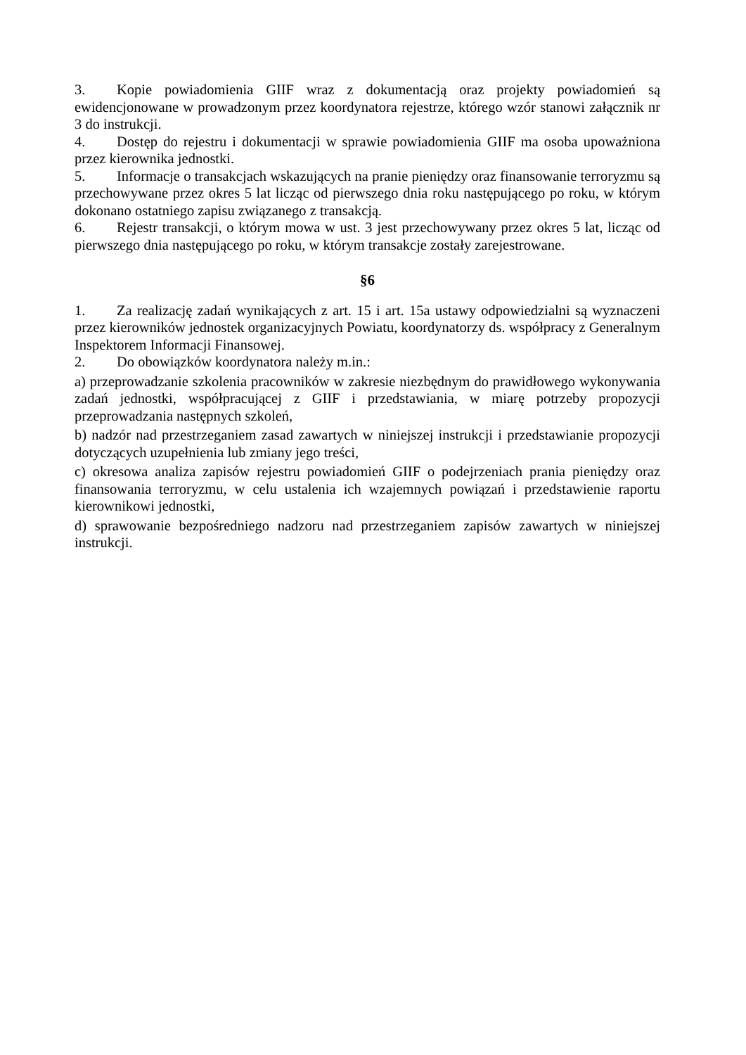3. Kopie powiadomienia GIIF wraz z dokumentacją oraz projekty powiadomień są ewidencjonowane w prowadzonym przez koordynatora rejestrze, którego wzór stanowi załącznik nr 3 do instrukcji.
4. Dostęp do rejestru i dokumentacji w sprawie powiadomienia GIIF ma osoba upoważniona przez kierownika jednostki.
5. Informacje o transakcjach wskazujących na pranie pieniędzy oraz finansowanie terroryzmu są przechowywane przez okres 5 lat licząc od pierwszego dnia roku następującego po roku, w którym dokonano ostatniego zapisu związanego z transakcją.
6. Rejestr transakcji, o którym mowa w ust. 3 jest przechowywany przez okres 5 lat, licząc od pierwszego dnia następującego po roku, w którym transakcje zostały zarejestrowane.
§6
1. Za realizację zadań wynikających z art. 15 i art. 15a ustawy odpowiedzialni są wyznaczeni przez kierowników jednostek organizacyjnych Powiatu, koordynatorzy ds. współpracy z Generalnym Inspektorem Informacji Finansowej.
2. Do obowiązków koordynatora należy m.in.:
a) przeprowadzanie szkolenia pracowników w zakresie niezbędnym do prawidłowego wykonywania zadań jednostki, współpracującej z GIIF i przedstawiania, w miarę potrzeby propozycji przeprowadzania następnych szkoleń,
b) nadzór nad przestrzeganiem zasad zawartych w niniejszej instrukcji i przedstawianie propozycji dotyczących uzupełnienia lub zmiany jego treści,
c) okresowa analiza zapisów rejestru powiadomień GIIF o podejrzeniach prania pieniędzy oraz finansowania terroryzmu, w celu ustalenia ich wzajemnych powiązań i przedstawienie raportu kierownikowi jednostki,
d) sprawowanie bezpośredniego nadzoru nad przestrzeganiem zapisów zawartych w niniejszej instrukcji.